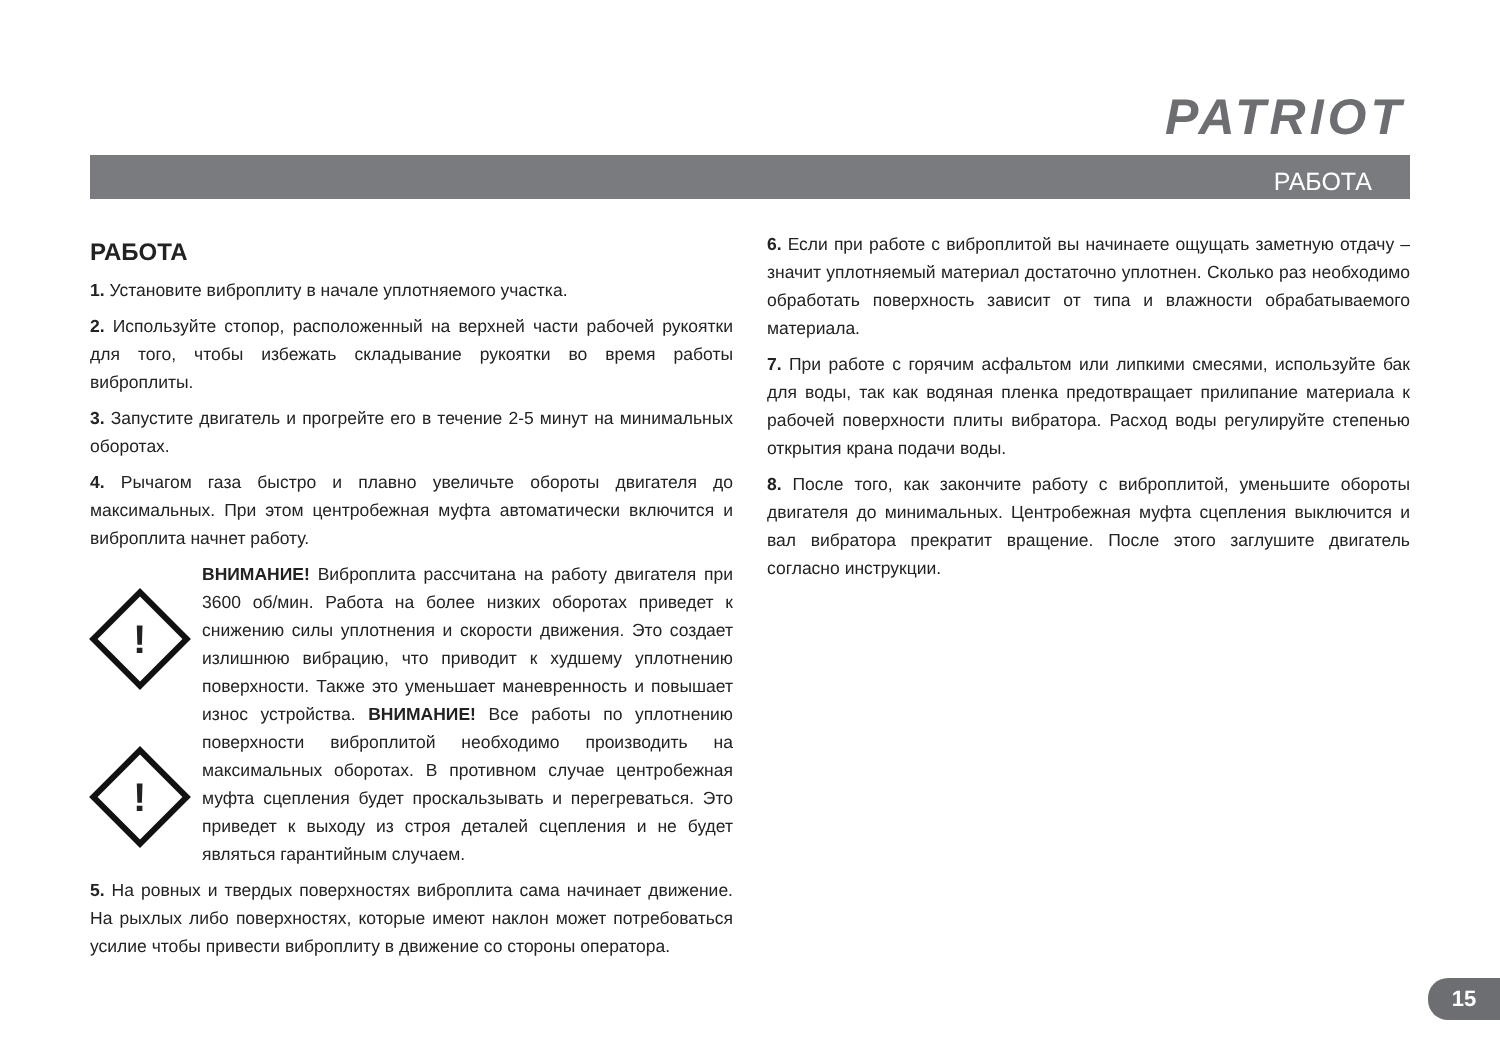PATRIOT
РАБОТА
РАБОТА
1. Установите виброплиту в начале уплотняемого участка.
2. Используйте стопор, расположенный на верхней части рабочей рукоятки для того, чтобы избежать складывание рукоятки во время работы виброплиты.
3. Запустите двигатель и прогрейте его в течение 2-5 минут на минимальных оборотах.
4. Рычагом газа быстро и плавно увеличьте обороты двигателя до максимальных. При этом центробежная муфта автоматически включится и виброплита начнет работу.
!
!
ВНИМАНИЕ! Виброплита рассчитана на работу двигателя при 3600 об/мин. Работа на более низких оборотах приведет к снижению силы уплотнения и скорости движения. Это создает излишнюю вибрацию, что приводит к худшему уплотнению поверхности. Также это уменьшает маневренность и повышает износ устройства. ВНИМАНИЕ! Все работы по уплотнению поверхности виброплитой необходимо производить на максимальных оборотах. В противном случае центробежная муфта сцепления будет проскальзывать и перегреваться. Это приведет к выходу из строя деталей сцепления и не будет являться гарантийным случаем.
5. На ровных и твердых поверхностях виброплита сама начинает движение. На рыхлых либо поверхностях, которые имеют наклон может потребоваться усилие чтобы привести виброплиту в движение со стороны оператора.
6. Если при работе с виброплитой вы начинаете ощущать заметную отдачу – значит уплотняемый материал достаточно уплотнен. Сколько раз необходимо обработать поверхность зависит от типа и влажности обрабатываемого материала.
7. При работе с горячим асфальтом или липкими смесями, используйте бак для воды, так как водяная пленка предотвращает прилипание материала к рабочей поверхности плиты вибратора. Расход воды регулируйте степенью открытия крана подачи воды.
8. После того, как закончите работу с виброплитой, уменьшите обороты двигателя до минимальных. Центробежная муфта сцепления выключится и вал вибратора прекратит вращение. После этого заглушите двигатель согласно инструкции.
15